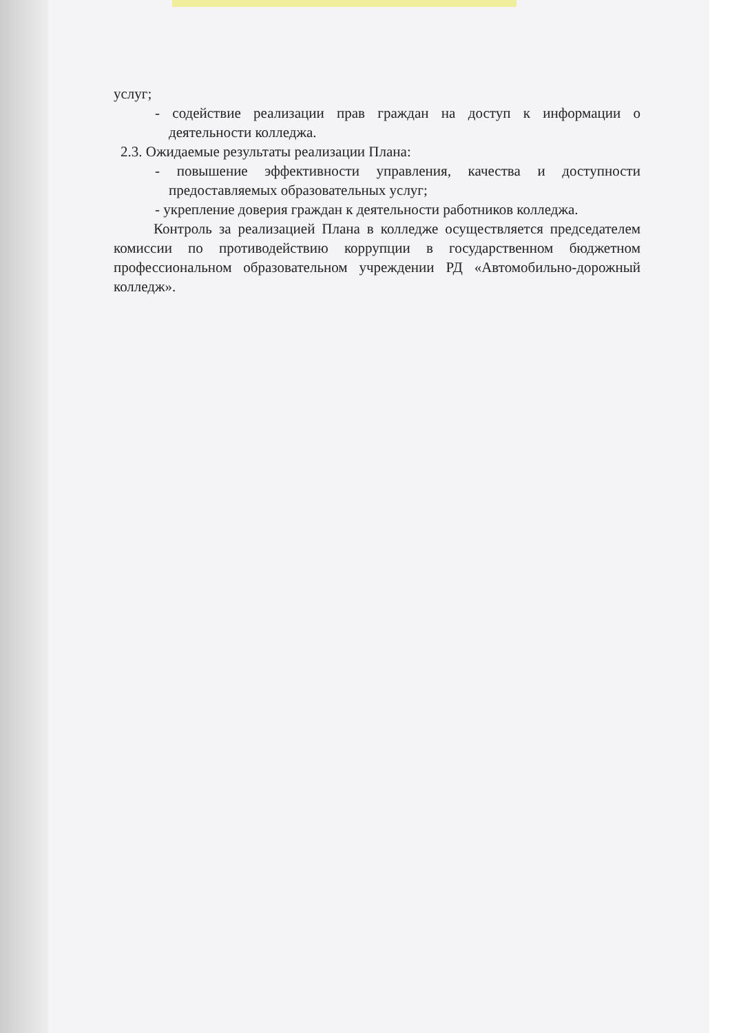услуг;
- содействие реализации прав граждан на доступ к информации о деятельности колледжа.
2.3. Ожидаемые результаты реализации Плана:
- повышение эффективности управления, качества и доступности предоставляемых образовательных услуг;
- укрепление доверия граждан к деятельности работников колледжа.
Контроль за реализацией Плана в колледже осуществляется председателем комиссии по противодействию коррупции в государственном бюджетном профессиональном образовательном учреждении РД «Автомобильно-дорожный колледж».